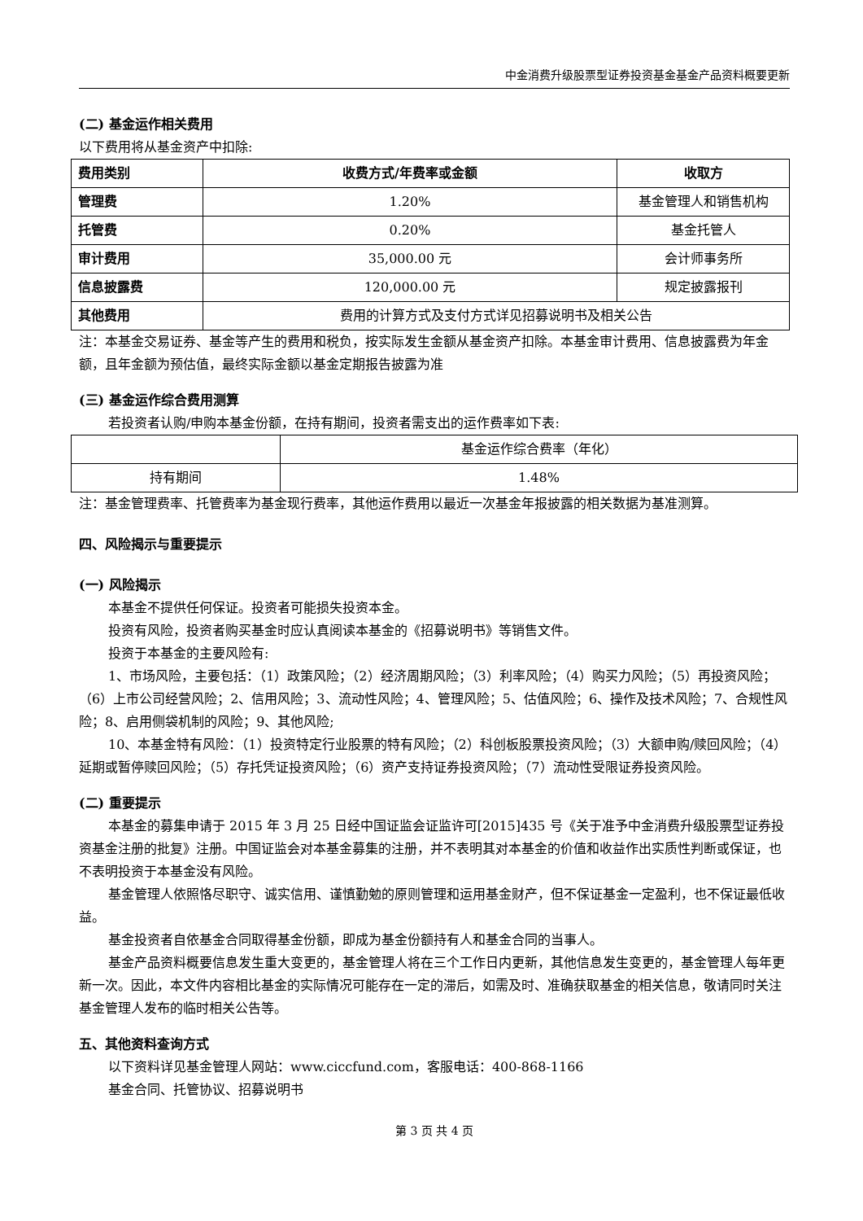中金消费升级股票型证券投资基金基金产品资料概要更新
(二) 基金运作相关费用
以下费用将从基金资产中扣除:
| 费用类别 | 收费方式/年费率或金额 | 收取方 |
| --- | --- | --- |
| 管理费 | 1.20% | 基金管理人和销售机构 |
| 托管费 | 0.20% | 基金托管人 |
| 审计费用 | 35,000.00 元 | 会计师事务所 |
| 信息披露费 | 120,000.00 元 | 规定披露报刊 |
| 其他费用 | 费用的计算方式及支付方式详见招募说明书及相关公告 | |
注：本基金交易证券、基金等产生的费用和税负，按实际发生金额从基金资产扣除。本基金审计费用、信息披露费为年金额，且年金额为预估值，最终实际金额以基金定期报告披露为准
(三) 基金运作综合费用测算
若投资者认购/申购本基金份额，在持有期间，投资者需支出的运作费率如下表:
| | 基金运作综合费率（年化） |
| 持有期间 | 1.48% |
注：基金管理费率、托管费率为基金现行费率，其他运作费用以最近一次基金年报披露的相关数据为基准测算。
四、风险揭示与重要提示
(一) 风险揭示
本基金不提供任何保证。投资者可能损失投资本金。
投资有风险，投资者购买基金时应认真阅读本基金的《招募说明书》等销售文件。
投资于本基金的主要风险有:
1、市场风险，主要包括：（1）政策风险；（2）经济周期风险；（3）利率风险；（4）购买力风险；（5）再投资风险；（6）上市公司经营风险；2、信用风险；3、流动性风险；4、管理风险；5、估值风险；6、操作及技术风险；7、合规性风险；8、启用侧袋机制的风险；9、其他风险;
10、本基金特有风险：（1）投资特定行业股票的特有风险；（2）科创板股票投资风险；（3）大额申购/赎回风险；（4）延期或暂停赎回风险；（5）存托凭证投资风险；（6）资产支持证券投资风险；（7）流动性受限证券投资风险。
(二) 重要提示
本基金的募集申请于 2015 年 3 月 25 日经中国证监会证监许可[2015]435 号《关于准予中金消费升级股票型证券投资基金注册的批复》注册。中国证监会对本基金募集的注册，并不表明其对本基金的价值和收益作出实质性判断或保证，也不表明投资于本基金没有风险。
基金管理人依照恪尽职守、诚实信用、谨慎勤勉的原则管理和运用基金财产，但不保证基金一定盈利，也不保证最低收益。
基金投资者自依基金合同取得基金份额，即成为基金份额持有人和基金合同的当事人。
基金产品资料概要信息发生重大变更的，基金管理人将在三个工作日内更新，其他信息发生变更的，基金管理人每年更新一次。因此，本文件内容相比基金的实际情况可能存在一定的滞后，如需及时、准确获取基金的相关信息，敬请同时关注基金管理人发布的临时相关公告等。
五、其他资料查询方式
以下资料详见基金管理人网站：www.ciccfund.com，客服电话：400-868-1166
基金合同、托管协议、招募说明书
第 3 页 共 4 页